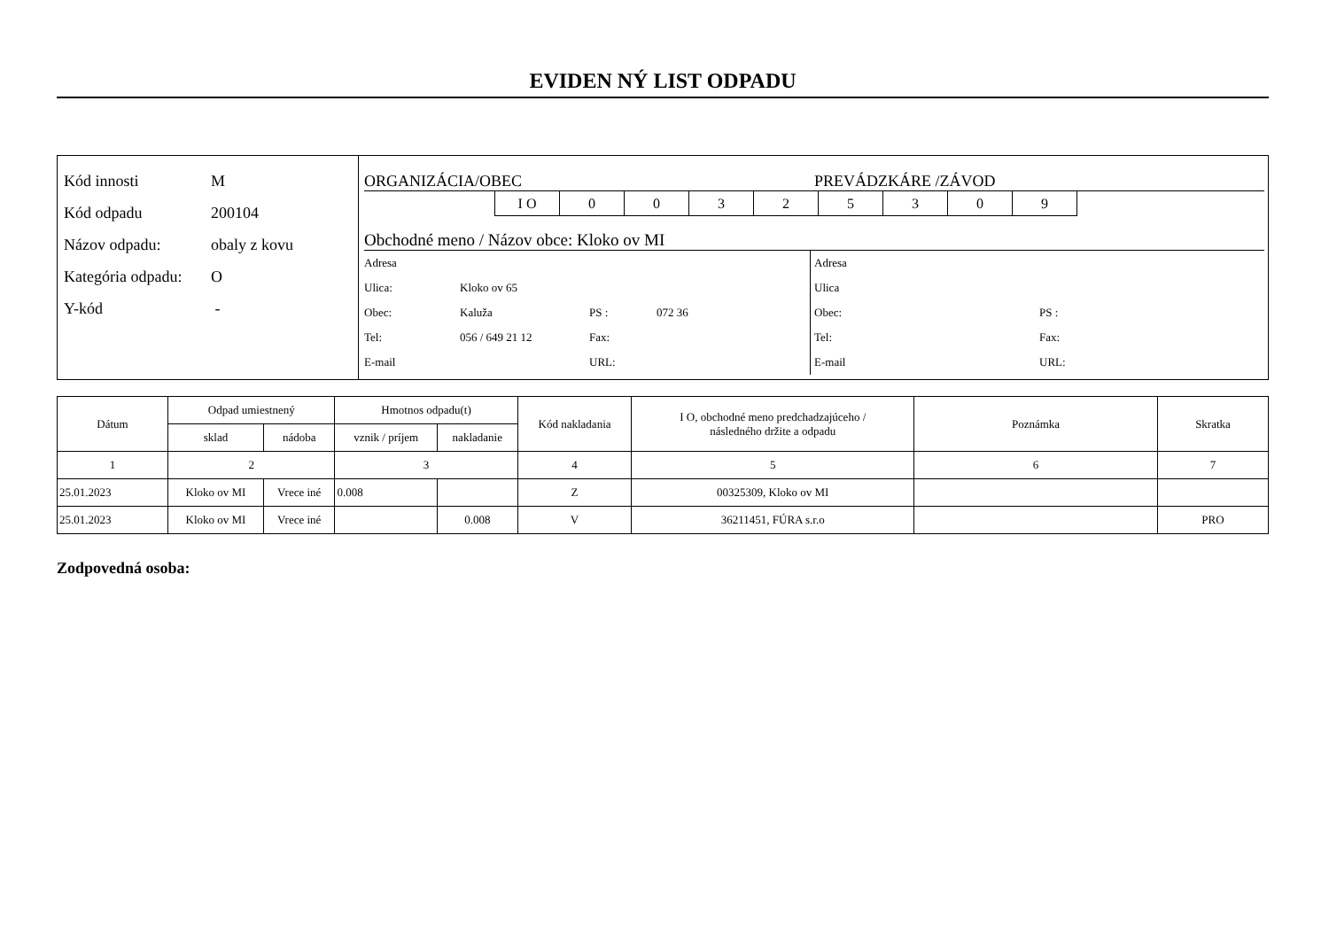EVIDEN NÝ LIST ODPADU
Kód innosti M
Kód odpadu 200104
Názov odpadu: obaly z kovu
Kategória odpadu: O
Y-kód -
ORGANIZÁCIA/OBEC PREVÁDZKÁRE /ZÁVOD
I O 00325309
Obchodné meno / Názov obce: Kloko ov MI
Adresa
Ulica: Kloko ov 65
Obec: Kaluža PS : 072 36
Tel: 056 / 649 21 12 Fax:
E-mail URL:
Adresa
Ulica
Obec: PS :
Tel: Fax:
E-mail URL:
| Dátum | Odpad umiestnený | | Hmotnos odpadu(t) | | Kód nakladania | I O, obchodné meno predchadzajúceho / následného držite a odpadu | Poznámka | Skratka |
| --- | --- | --- | --- | --- | --- | --- | --- | --- |
| | sklad | nádoba | vznik / príjem | nakladanie | | | | |
| 1 | 2 | | 3 | | 4 | 5 | 6 | 7 |
| 25.01.2023 | Kloko ov MI | Vrece iné | 0.008 | | Z | 00325309, Kloko ov MI | | |
| 25.01.2023 | Kloko ov MI | Vrece iné | | 0.008 | V | 36211451, FÚRA s.r.o | | PRO |
Zodpovedná osoba: